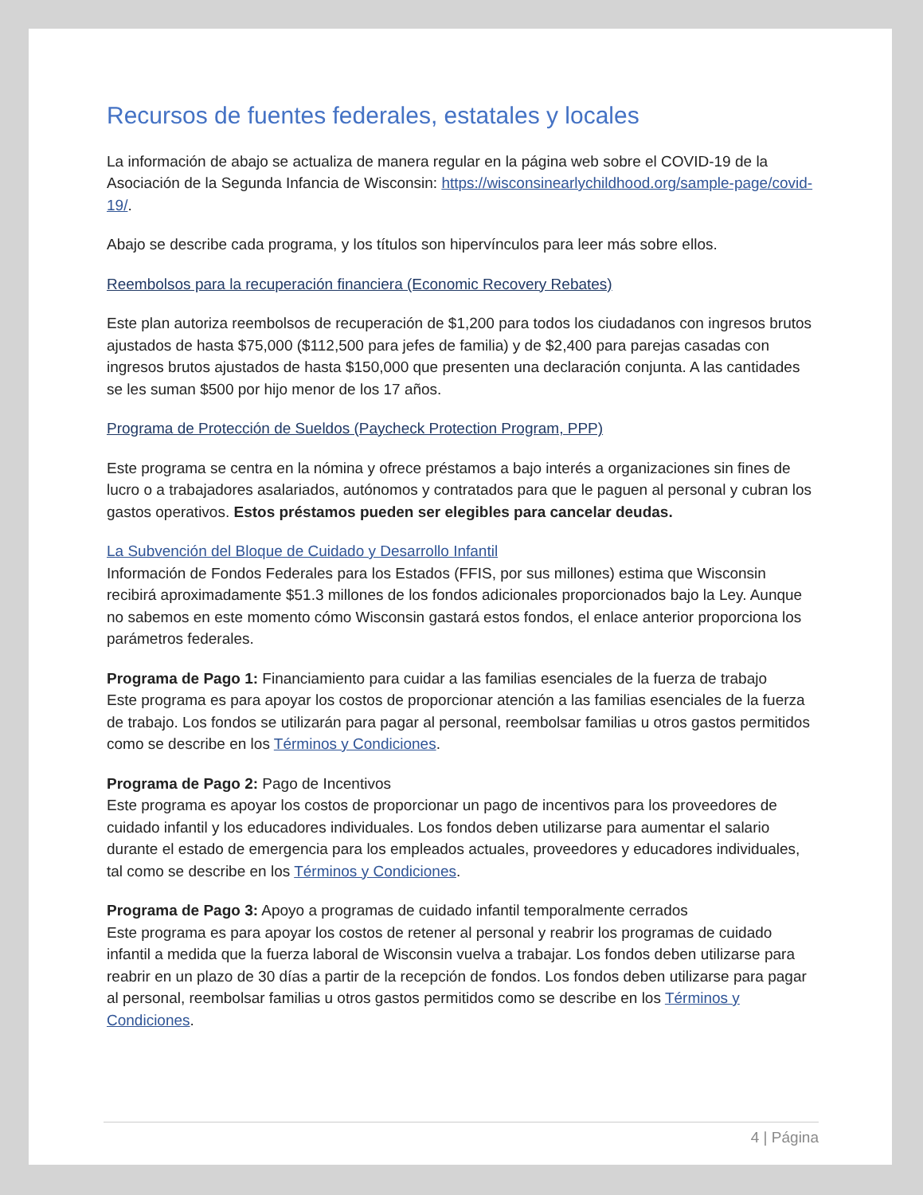Recursos de fuentes federales, estatales y locales
La información de abajo se actualiza de manera regular en la página web sobre el COVID-19 de la Asociación de la Segunda Infancia de Wisconsin: https://wisconsinearlychildhood.org/sample-page/covid-19/.
Abajo se describe cada programa, y los títulos son hipervínculos para leer más sobre ellos.
Reembolsos para la recuperación financiera (Economic Recovery Rebates)
Este plan autoriza reembolsos de recuperación de $1,200 para todos los ciudadanos con ingresos brutos ajustados de hasta $75,000 ($112,500 para jefes de familia) y de $2,400 para parejas casadas con ingresos brutos ajustados de hasta $150,000 que presenten una declaración conjunta. A las cantidades se les suman $500 por hijo menor de los 17 años.
Programa de Protección de Sueldos (Paycheck Protection Program, PPP)
Este programa se centra en la nómina y ofrece préstamos a bajo interés a organizaciones sin fines de lucro o a trabajadores asalariados, autónomos y contratados para que le paguen al personal y cubran los gastos operativos. Estos préstamos pueden ser elegibles para cancelar deudas.
La Subvención del Bloque de Cuidado y Desarrollo Infantil
Información de Fondos Federales para los Estados (FFIS, por sus millones) estima que Wisconsin recibirá aproximadamente $51.3 millones de los fondos adicionales proporcionados bajo la Ley. Aunque no sabemos en este momento cómo Wisconsin gastará estos fondos, el enlace anterior proporciona los parámetros federales.
Programa de Pago 1: Financiamiento para cuidar a las familias esenciales de la fuerza de trabajo
Este programa es para apoyar los costos de proporcionar atención a las familias esenciales de la fuerza de trabajo. Los fondos se utilizarán para pagar al personal, reembolsar familias u otros gastos permitidos como se describe en los Términos y Condiciones.
Programa de Pago 2: Pago de Incentivos
Este programa es apoyar los costos de proporcionar un pago de incentivos para los proveedores de cuidado infantil y los educadores individuales. Los fondos deben utilizarse para aumentar el salario durante el estado de emergencia para los empleados actuales, proveedores y educadores individuales, tal como se describe en los Términos y Condiciones.
Programa de Pago 3: Apoyo a programas de cuidado infantil temporalmente cerrados
Este programa es para apoyar los costos de retener al personal y reabrir los programas de cuidado infantil a medida que la fuerza laboral de Wisconsin vuelva a trabajar. Los fondos deben utilizarse para reabrir en un plazo de 30 días a partir de la recepción de fondos. Los fondos deben utilizarse para pagar al personal, reembolsar familias u otros gastos permitidos como se describe en los Términos y Condiciones.
4 | Página